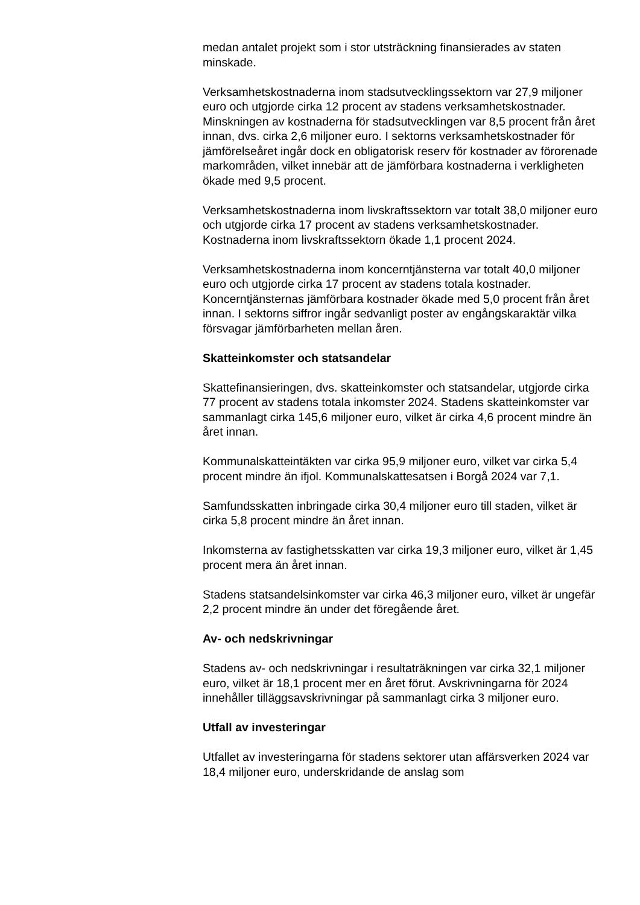medan antalet projekt som i stor utsträckning finansierades av staten minskade.
Verksamhetskostnaderna inom stadsutvecklingssektorn var 27,9 miljoner euro och utgjorde cirka 12 procent av stadens verksamhetskostnader. Minskningen av kostnaderna för stadsutvecklingen var 8,5 procent från året innan, dvs. cirka 2,6 miljoner euro. I sektorns verksamhetskostnader för jämförelseåret ingår dock en obligatorisk reserv för kostnader av förorenade markområden, vilket innebär att de jämförbara kostnaderna i verkligheten ökade med 9,5 procent.
Verksamhetskostnaderna inom livskraftssektorn var totalt 38,0 miljoner euro och utgjorde cirka 17 procent av stadens verksamhetskostnader. Kostnaderna inom livskraftssektorn ökade 1,1 procent 2024.
Verksamhetskostnaderna inom koncerntjänsterna var totalt 40,0 miljoner euro och utgjorde cirka 17 procent av stadens totala kostnader. Koncerntjänsternas jämförbara kostnader ökade med 5,0 procent från året innan. I sektorns siffror ingår sedvanligt poster av engångskaraktär vilka försvagar jämförbarheten mellan åren.
Skatteinkomster och statsandelar
Skattefinansieringen, dvs. skatteinkomster och statsandelar, utgjorde cirka 77 procent av stadens totala inkomster 2024. Stadens skatteinkomster var sammanlagt cirka 145,6 miljoner euro, vilket är cirka 4,6 procent mindre än året innan.
Kommunalskatteintäkten var cirka 95,9 miljoner euro, vilket var cirka 5,4 procent mindre än ifjol. Kommunalskattesatsen i Borgå 2024 var 7,1.
Samfundsskatten inbringade cirka 30,4 miljoner euro till staden, vilket är cirka 5,8 procent mindre än året innan.
Inkomsterna av fastighetsskatten var cirka 19,3 miljoner euro, vilket är 1,45 procent mera än året innan.
Stadens statsandelsinkomster var cirka 46,3 miljoner euro, vilket är ungefär 2,2 procent mindre än under det föregående året.
Av- och nedskrivningar
Stadens av- och nedskrivningar i resultaträkningen var cirka 32,1 miljoner euro, vilket är 18,1 procent mer en året förut. Avskrivningarna för 2024 innehåller tilläggsavskrivningar på sammanlagt cirka 3 miljoner euro.
Utfall av investeringar
Utfallet av investeringarna för stadens sektorer utan affärsverken 2024 var 18,4 miljoner euro, underskridande de anslag som